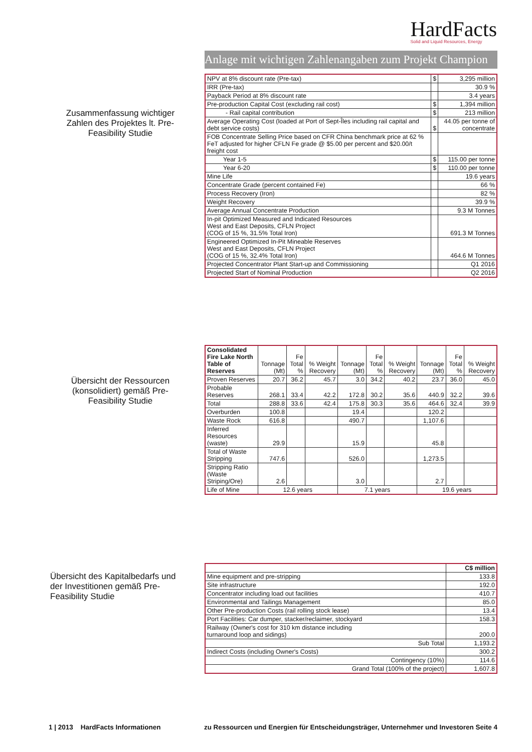HardFacts
Solid and Liquid Resources, Energy
Anlage mit wichtigen Zahlenangaben zum Projekt Champion
Zusammenfassung wichtiger Zahlen des Projektes lt. Pre-Feasibility Studie
| NPV at 8% discount rate (Pre-tax) | $ | 3,295 million |
| IRR (Pre-tax) | | 30.9 % |
| Payback Period at 8% discount rate | | 3.4 years |
| Pre-production Capital Cost (excluding rail cost) | $ | 1,394 million |
| - Rail capital contribution | $ | 213 million |
| Average Operating Cost (loaded at Port of Sept-Îles including rail capital and debt service costs) | $ | 44.05 per tonne of concentrate |
| FOB Concentrate Selling Price based on CFR China benchmark price at 62 % FeT adjusted for higher CFLN Fe grade @ $5.00 per percent and $20.00/t freight cost | | |
| Year 1-5 | $ | 115.00 per tonne |
| Year 6-20 | $ | 110.00 per tonne |
| Mine Life | | 19.6 years |
| Concentrate Grade (percent contained Fe) | | 66 % |
| Process Recovery (Iron) | | 82 % |
| Weight Recovery | | 39.9 % |
| Average Annual Concentrate Production | | 9.3 M Tonnes |
| In-pit Optimized Measured and Indicated Resources West and East Deposits, CFLN Project (COG of 15 %, 31.5% Total Iron) | | 691.3 M Tonnes |
| Engineered Optimized In-Pit Mineable Reserves West and East Deposits, CFLN Project (COG of 15 %, 32.4% Total Iron) | | 464.6 M Tonnes |
| Projected Concentrator Plant Start-up and Commissioning | | Q1 2016 |
| Projected Start of Nominal Production | | Q2 2016 |
Übersicht der Ressourcen (konsolidiert) gemäß Pre-Feasibility Studie
| Consolidated Fire Lake North Table of Reserves | Tonnage (Mt) | Fe Total % | % Weight Recovery | Tonnage (Mt) | Fe Total % | % Weight Recovery | Tonnage (Mt) | Fe Total % | % Weight Recovery |
| --- | --- | --- | --- | --- | --- | --- | --- | --- | --- |
| Proven Reserves | 20.7 | 36.2 | 45.7 | 3.0 | 34.2 | 40.2 | 23.7 | 36.0 | 45.0 |
| Probable Reserves | 268.1 | 33.4 | 42.2 | 172.8 | 30.2 | 35.6 | 440.9 | 32.2 | 39.6 |
| Total | 288.8 | 33.6 | 42.4 | 175.8 | 30.3 | 35.6 | 464.6 | 32.4 | 39.9 |
| Overburden | 100.8 | | | 19.4 | | | 120.2 | | |
| Waste Rock | 616.8 | | | 490.7 | | | 1,107.6 | | |
| Inferred Resources (waste) | 29.9 | | | 15.9 | | | 45.8 | | |
| Total of Waste Stripping | 747.6 | | | 526.0 | | | 1,273.5 | | |
| Stripping Ratio (Waste Striping/Ore) | 2.6 | | | 3.0 | | | 2.7 | | |
| Life of Mine | 12.6 years | | | 7.1 years | | | 19.6 years | | |
Übersicht des Kapitalbedarfs und der Investitionen gemäß Pre-Feasibility Studie
| | C$ million |
| Mine equipment and pre-stripping | 133.8 |
| Site infrastructure | 192.0 |
| Concentrator including load out facilities | 410.7 |
| Environmental and Tailings Management | 85.0 |
| Other Pre-production Costs (rail rolling stock lease) | 13.4 |
| Port Facilities: Car dumper, stacker/reclaimer, stockyard | 158.3 |
| Railway (Owner's cost for 310 km distance including turnaround loop and sidings) | 200.0 |
| Sub Total | 1,193.2 |
| Indirect Costs (including Owner's Costs) | 300.2 |
| Contingency (10%) | 114.6 |
| Grand Total (100% of the project) | 1,607.8 |
1 | 2013 HardFacts Informationen zu Ressourcen und Energien für Entscheidungsträger, Unternehmer und Investoren Seite 4